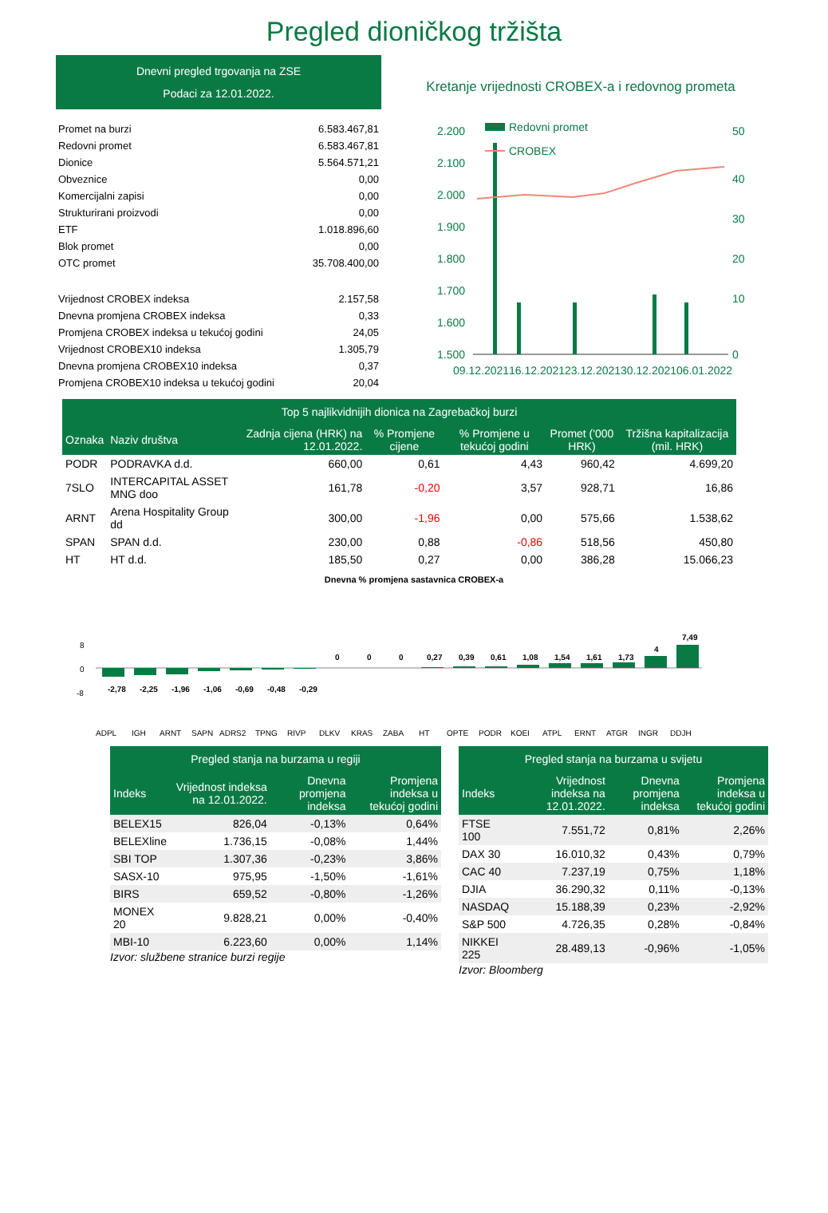Pregled dioničkog tržišta
Dnevni pregled trgovanja na ZSE
Podaci za 12.01.2022.
| Promet na burzi | 6.583.467,81 |
| Redovni promet | 6.583.467,81 |
| Dionice | 5.564.571,21 |
| Obveznice | 0,00 |
| Komercijalni zapisi | 0,00 |
| Strukturirani proizvodi | 0,00 |
| ETF | 1.018.896,60 |
| Blok promet | 0,00 |
| OTC promet | 35.708.400,00 |
| Vrijednost CROBEX indeksa | 2.157,58 |
| Dnevna promjena CROBEX indeksa | 0,33 |
| Promjena CROBEX indeksa u tekućoj godini | 24,05 |
| Vrijednost CROBEX10 indeksa | 1.305,79 |
| Dnevna promjena CROBEX10 indeksa | 0,37 |
| Promjena CROBEX10 indeksa u tekućoj godini | 20,04 |
Kretanje vrijednosti CROBEX-a i redovnog prometa
2.200
2.100
2.000
1.900
1.800
1.700
1.600
1.500
50
40
30
20
10
0
Redovni promet
CROBEX
09.12.2021
16.12.2021
23.12.2021
30.12.2021
06.01.2022
| Top 5 najlikvidnijih dionica na Zagrebačkoj burzi | | | | | | |
| --- | --- | --- | --- | --- | --- | --- |
| Oznaka | Naziv društva | Zadnja cijena (HRK) na 12.01.2022. | % Promjene cijene | % Promjene u tekućoj godini | Promet ('000 HRK) | Tržišna kapitalizacija (mil. HRK) |
| PODR | PODRAVKA d.d. | 660,00 | 0,61 | 4,43 | 960,42 | 4.699,20 |
| 7SLO | INTERCAPITAL ASSET MNG doo | 161,78 | -0,20 | 3,57 | 928,71 | 16,86 |
| ARNT | Arena Hospitality Group dd | 300,00 | -1,96 | 0,00 | 575,66 | 1.538,62 |
| SPAN | SPAN d.d. | 230,00 | 0,88 | -0,86 | 518,56 | 450,80 |
| HT | HT d.d. | 185,50 | 0,27 | 0,00 | 386,28 | 15.066,23 |
Dnevna % promjena sastavnica CROBEX-a
8
0
-8
-2,78
-2,25
-1,96
-1,06
-0,69
-0,48
-0,29
0
0
0
0,27
0,39
0,61
1,08
1,54
1,61
1,73
4
7,49
ADPL
IGH
ARNT
SAPN
ADRS2
TPNG
RIVP
DLKV
KRAS
ZABA
HT
OPTE
PODR
KOEI
ATPL
ERNT
ATGR
INGR
DDJH
| Pregled stanja na burzama u regiji | | | |
| --- | --- | --- | --- |
| Indeks | Vrijednost indeksa na 12.01.2022. | Dnevna promjena indeksa | Promjena indeksa u tekućoj godini |
| BELEX15 | 826,04 | -0,13% | 0,64% |
| BELEXline | 1.736,15 | -0,08% | 1,44% |
| SBI TOP | 1.307,36 | -0,23% | 3,86% |
| SASX-10 | 975,95 | -1,50% | -1,61% |
| BIRS | 659,52 | -0,80% | -1,26% |
| MONEX 20 | 9.828,21 | 0,00% | -0,40% |
| MBI-10 | 6.223,60 | 0,00% | 1,14% |
Izvor: službene stranice burzi regije
| Pregled stanja na burzama u svijetu | | | |
| --- | --- | --- | --- |
| Indeks | Vrijednost indeksa na 12.01.2022. | Dnevna promjena indeksa | Promjena indeksa u tekućoj godini |
| FTSE 100 | 7.551,72 | 0,81% | 2,26% |
| DAX 30 | 16.010,32 | 0,43% | 0,79% |
| CAC 40 | 7.237,19 | 0,75% | 1,18% |
| DJIA | 36.290,32 | 0,11% | -0,13% |
| NASDAQ | 15.188,39 | 0,23% | -2,92% |
| S&P 500 | 4.726,35 | 0,28% | -0,84% |
| NIKKEI 225 | 28.489,13 | -0,96% | -1,05% |
Izvor: Bloomberg